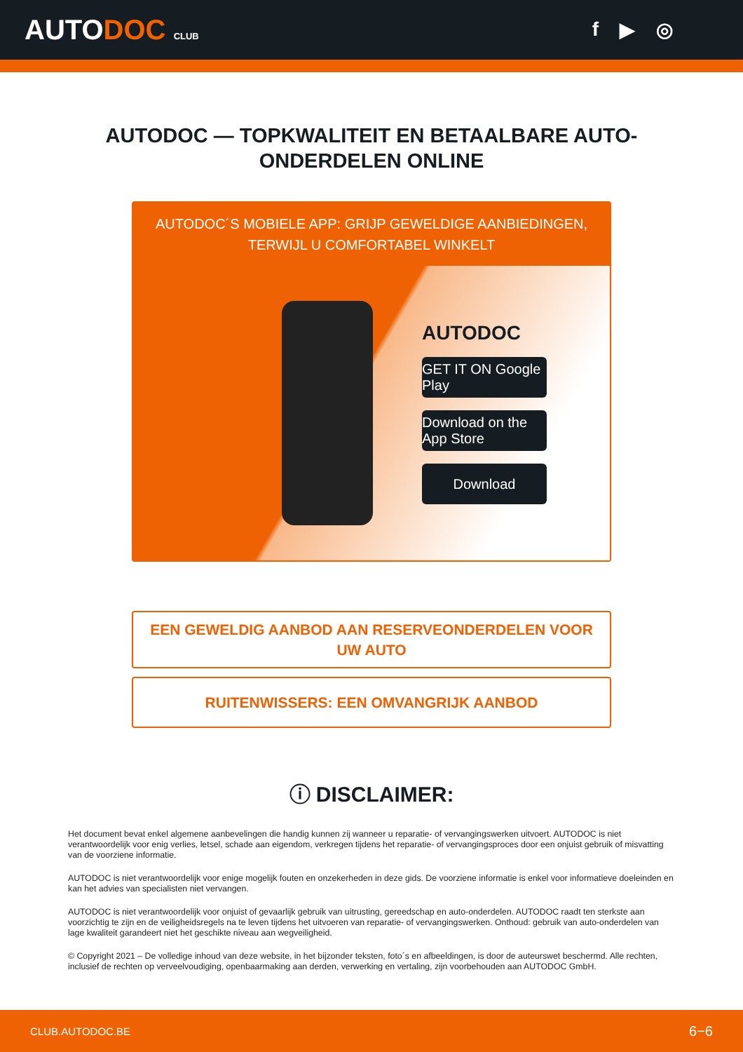AUTODOC CLUB
f ▶ ◎
AUTODOC — TOPKWALITEIT EN BETAALBARE AUTO-ONDERDELEN ONLINE
AUTODOC´S MOBIELE APP: GRIJP GEWELDIGE AANBIEDINGEN, TERWIJL U COMFORTABEL WINKELT
AUTODOC
GET IT ON Google Play
Download on the App Store
Download
EEN GEWELDIG AANBOD AAN RESERVEONDERDELEN VOOR UW AUTO
RUITENWISSERS: EEN OMVANGRIJK AANBOD
ⓘ DISCLAIMER:
Het document bevat enkel algemene aanbevelingen die handig kunnen zij wanneer u reparatie- of vervangingswerken uitvoert. AUTODOC is niet verantwoordelijk voor enig verlies, letsel, schade aan eigendom, verkregen tijdens het reparatie- of vervangingsproces door een onjuist gebruik of misvatting van de voorziene informatie.
AUTODOC is niet verantwoordelijk voor enige mogelijk fouten en onzekerheden in deze gids. De voorziene informatie is enkel voor informatieve doeleinden en kan het advies van specialisten niet vervangen.
AUTODOC is niet verantwoordelijk voor onjuist of gevaarlijk gebruik van uitrusting, gereedschap en auto-onderdelen. AUTODOC raadt ten sterkste aan voorzichtig te zijn en de veiligheidsregels na te leven tijdens het uitvoeren van reparatie- of vervangingswerken. Onthoud: gebruik van auto-onderdelen van lage kwaliteit garandeert niet het geschikte niveau aan wegveiligheid.
© Copyright 2021 – De volledige inhoud van deze website, in het bijzonder teksten, foto´s en afbeeldingen, is door de auteurswet beschermd. Alle rechten, inclusief de rechten op verveelvoudiging, openbaarmaking aan derden, verwerking en vertaling, zijn voorbehouden aan AUTODOC GmbH.
CLUB.AUTODOC.BE 6−6